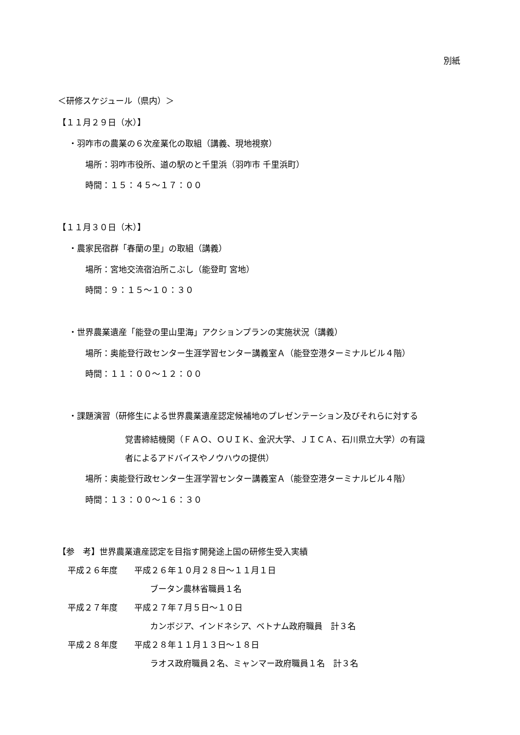別紙
＜研修スケジュール（県内）＞
【１１月２９日（水）】
・羽咋市の農業の６次産業化の取組（講義、現地視察）
場所：羽咋市役所、道の駅のと千里浜（羽咋市 千里浜町）
時間：１５：４５～１７：００
【１１月３０日（木）】
・農家民宿群「春蘭の里」の取組（講義）
場所：宮地交流宿泊所こぶし（能登町 宮地）
時間：９：１５～１０：３０
・世界農業遺産「能登の里山里海」アクションプランの実施状況（講義）
場所：奥能登行政センター生涯学習センター講義室Ａ（能登空港ターミナルビル４階）
時間：１１：００～１２：００
・課題演習（研修生による世界農業遺産認定候補地のプレゼンテーション及びそれらに対する
覚書締結機関（ＦＡＯ、ＯＵＩＫ、金沢大学、ＪＩＣＡ、石川県立大学）の有識
者によるアドバイスやノウハウの提供）
場所：奥能登行政センター生涯学習センター講義室Ａ（能登空港ターミナルビル４階）
時間：１３：００～１６：３０
【参　考】世界農業遺産認定を目指す開発途上国の研修生受入実績
平成２６年度　　平成２６年１０月２８日～１１月１日
ブータン農林省職員１名
平成２７年度　　平成２７年７月５日～１０日
カンボジア、インドネシア、ベトナム政府職員　計３名
平成２８年度　　平成２８年１１月１３日～１８日
ラオス政府職員２名、ミャンマー政府職員１名　計３名